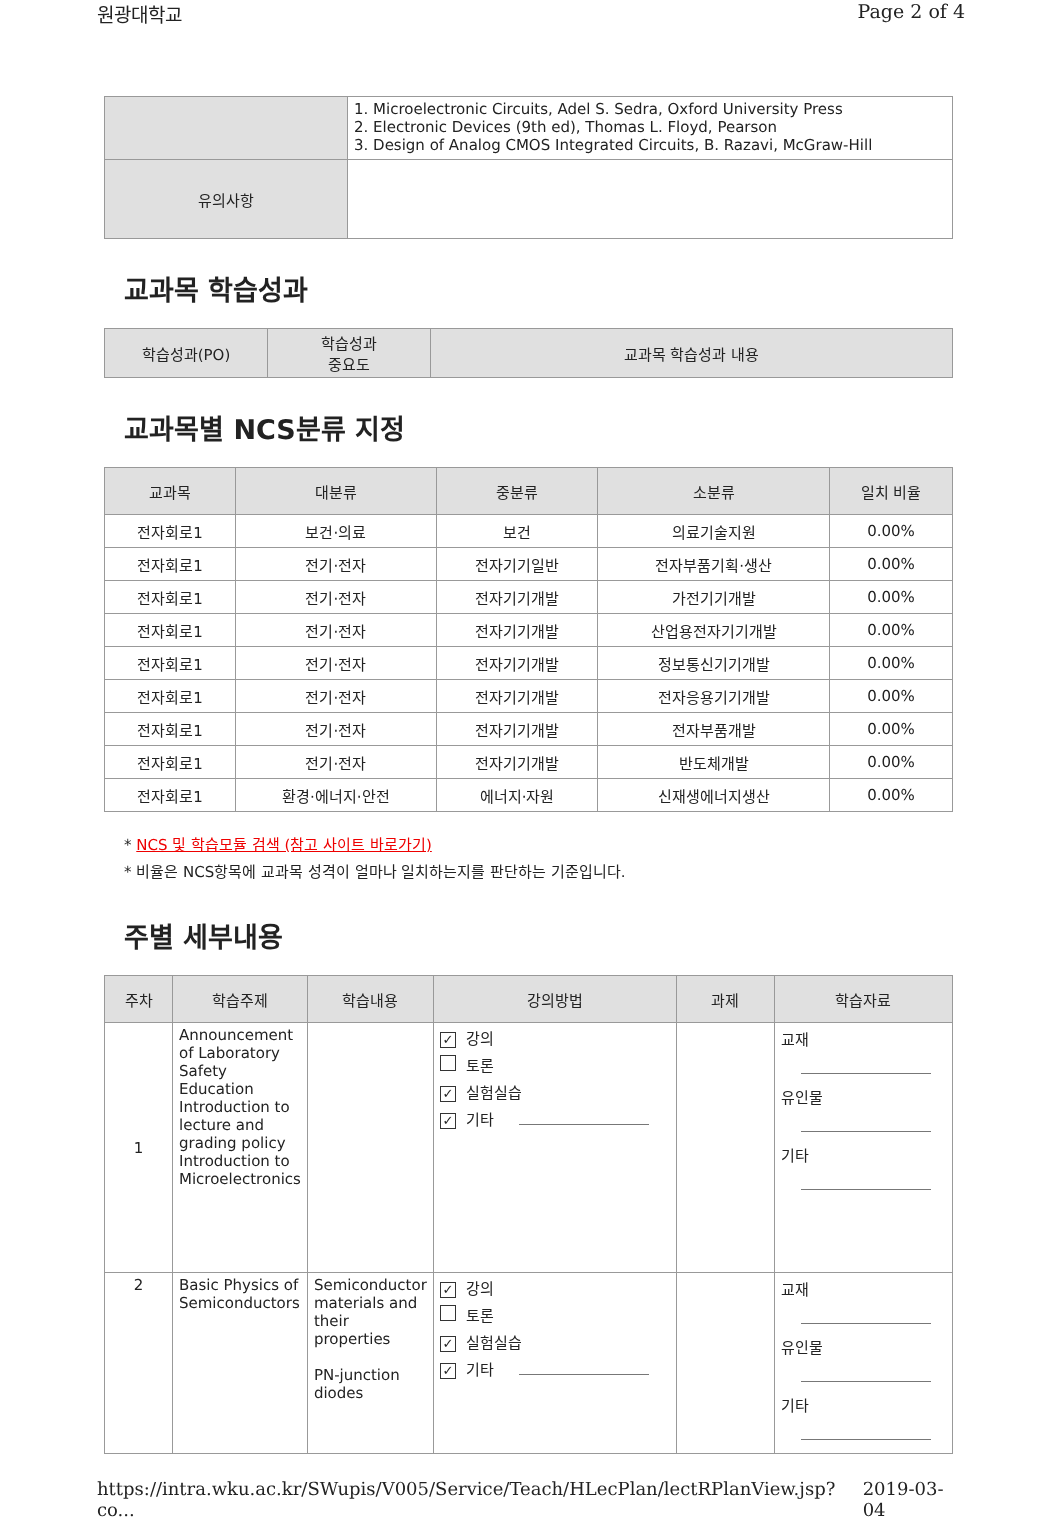원광대학교 Page 2 of 4
| | 1. Microelectronic Circuits, Adel S. Sedra, Oxford University Press 2. Electronic Devices (9th ed), Thomas L. Floyd, Pearson 3. Design of Analog CMOS Integrated Circuits, B. Razavi, McGraw-Hill |
| 유의사항 | |
교과목 학습성과
| 학습성과(PO) | 학습성과 중요도 | 교과목 학습성과 내용 |
| --- | --- | --- |
교과목별 NCS분류 지정
| 교과목 | 대분류 | 중분류 | 소분류 | 일치 비율 |
| --- | --- | --- | --- | --- |
| 전자회로1 | 보건·의료 | 보건 | 의료기술지원 | 0.00% |
| 전자회로1 | 전기·전자 | 전자기기일반 | 전자부품기획·생산 | 0.00% |
| 전자회로1 | 전기·전자 | 전자기기개발 | 가전기기개발 | 0.00% |
| 전자회로1 | 전기·전자 | 전자기기개발 | 산업용전자기기개발 | 0.00% |
| 전자회로1 | 전기·전자 | 전자기기개발 | 정보통신기기개발 | 0.00% |
| 전자회로1 | 전기·전자 | 전자기기개발 | 전자응용기기개발 | 0.00% |
| 전자회로1 | 전기·전자 | 전자기기개발 | 전자부품개발 | 0.00% |
| 전자회로1 | 전기·전자 | 전자기기개발 | 반도체개발 | 0.00% |
| 전자회로1 | 환경·에너지·안전 | 에너지·자원 | 신재생에너지생산 | 0.00% |
* NCS 및 학습모듈 검색 (참고 사이트 바로가기)
* 비율은 NCS항목에 교과목 성격이 얼마나 일치하는지를 판단하는 기준입니다.
주별 세부내용
| 주차 | 학습주제 | 학습내용 | 강의방법 | 과제 | 학습자료 |
| --- | --- | --- | --- | --- | --- |
| 1 | Announcement of Laboratory Safety Education Introduction to lecture and grading policy Introduction to Microelectronics | | ✓ 강의 토론 ✓ 실험실습 ✓ 기타 | | 교재 유인물 기타 |
| 2 | Basic Physics of Semiconductors | Semiconductor materials and their properties PN-junction diodes | ✓ 강의 토론 ✓ 실험실습 ✓ 기타 | | 교재 유인물 기타 |
https://intra.wku.ac.kr/SWupis/V005/Service/Teach/HLecPlan/lectRPlanView.jsp?co... 2019-03-04